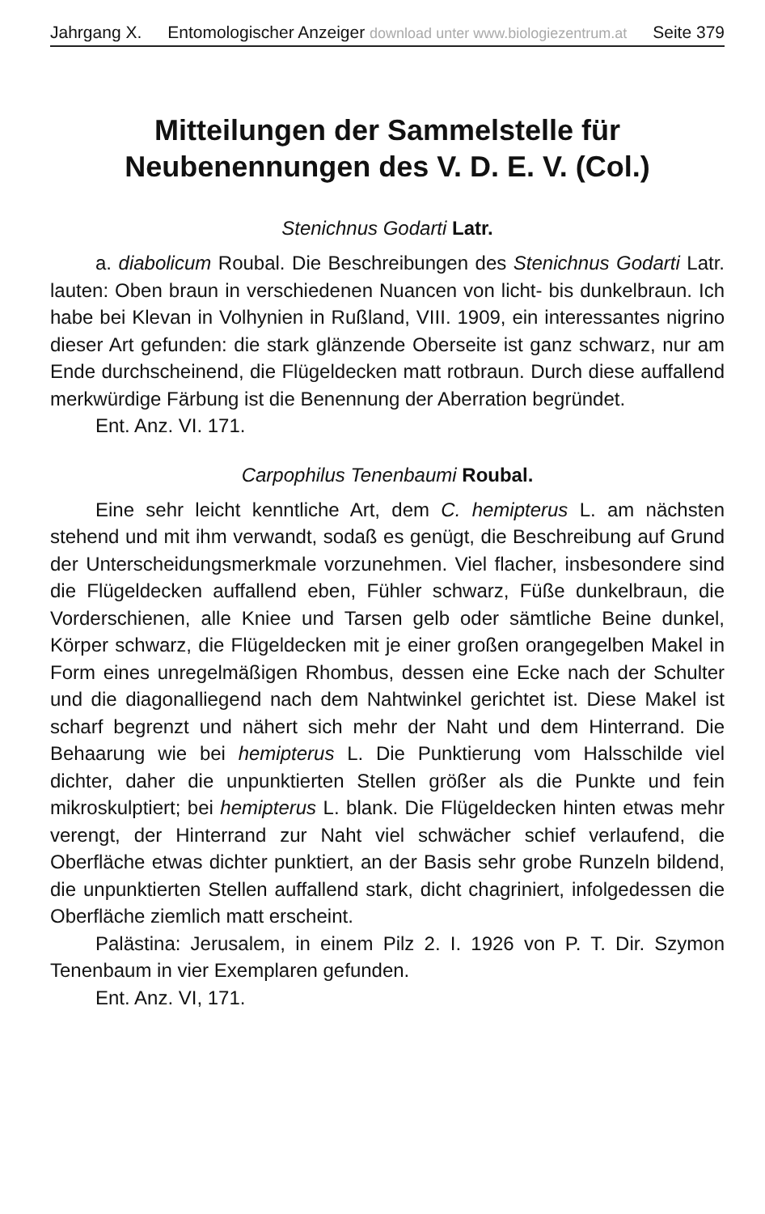Jahrgang X. Entomologischer Anzeiger download unter www.biologiezentrum.at Seite 379
Mitteilungen der Sammelstelle für
Neubenennungen des V. D. E. V. (Col.)
Stenichnus Godarti Latr.
a. diabolicum Roubal. Die Beschreibungen des Stenichnus Godarti Latr. lauten: Oben braun in verschiedenen Nuancen von licht- bis dunkelbraun. Ich habe bei Klevan in Volhynien in Rußland, VIII. 1909, ein interessantes nigrino dieser Art gefunden: die stark glänzende Oberseite ist ganz schwarz, nur am Ende durchscheinend, die Flügeldecken matt rotbraun. Durch diese auffallend merkwürdige Färbung ist die Benennung der Aberration begründet.
Ent. Anz. VI. 171.
Carpophilus Tenenbaumi Roubal.
Eine sehr leicht kenntliche Art, dem C. hemipterus L. am nächsten stehend und mit ihm verwandt, sodaß es genügt, die Beschreibung auf Grund der Unterscheidungsmerkmale vorzunehmen. Viel flacher, insbesondere sind die Flügeldecken auffallend eben, Fühler schwarz, Füße dunkelbraun, die Vorderschienen, alle Kniee und Tarsen gelb oder sämtliche Beine dunkel, Körper schwarz, die Flügeldecken mit je einer großen orangegelben Makel in Form eines unregelmäßigen Rhombus, dessen eine Ecke nach der Schulter und die diagonalliegend nach dem Nahtwinkel gerichtet ist. Diese Makel ist scharf begrenzt und nähert sich mehr der Naht und dem Hinterrand. Die Behaarung wie bei hemipterus L. Die Punktierung vom Halsschilde viel dichter, daher die unpunktierten Stellen größer als die Punkte und fein mikroskulptiert; bei hemipterus L. blank. Die Flügeldecken hinten etwas mehr verengt, der Hinterrand zur Naht viel schwächer schief verlaufend, die Oberfläche etwas dichter punktiert, an der Basis sehr grobe Runzeln bildend, die unpunktierten Stellen auffallend stark, dicht chagriniert, infolgedessen die Oberfläche ziemlich matt erscheint.
Palästina: Jerusalem, in einem Pilz 2. I. 1926 von P. T. Dir. Szymon Tenenbaum in vier Exemplaren gefunden.
Ent. Anz. VI, 171.